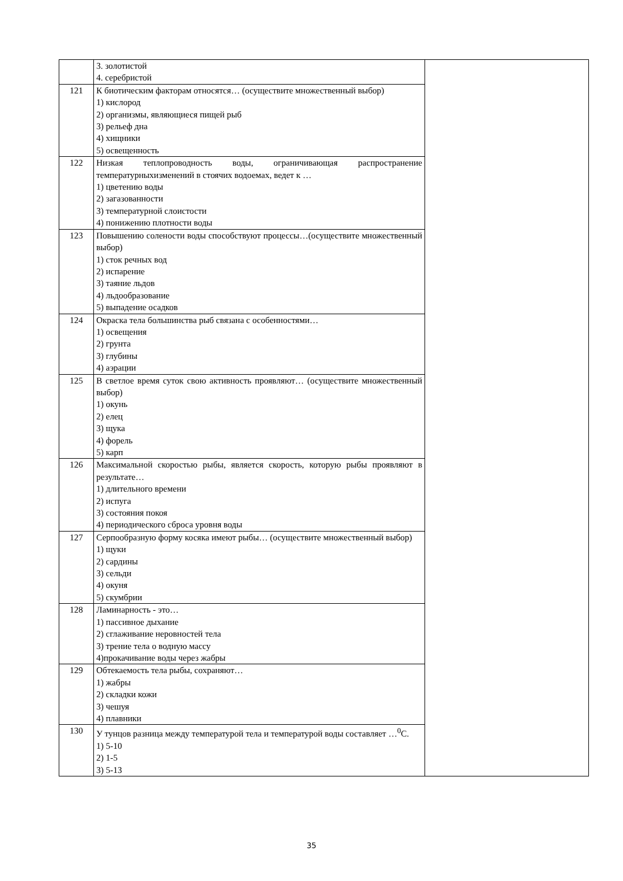| | 3. золотистой 4. серебристой | |
| 121 | К биотическим факторам относятся… (осуществите множественный выбор) 1) кислород 2) организмы, являющиеся пищей рыб 3) рельеф дна 4) хищники 5) освещенность | |
| 122 | Низкая теплопроводность воды, ограничивающая распространение температурныхизменений в стоячих водоемах, ведет к … 1) цветению воды 2) загазованности 3) температурной слоистости 4) понижению плотности воды | |
| 123 | Повышению солености воды способствуют процессы…(осуществите множественный выбор) 1) сток речных вод 2) испарение 3) таяние льдов 4) льдообразование 5) выпадение осадков | |
| 124 | Окраска тела большинства рыб связана с особенностями… 1) освещения 2) грунта 3) глубины 4) аэрации | |
| 125 | В светлое время суток свою активность проявляют… (осуществите множественный выбор) 1) окунь 2) елец 3) щука 4) форель 5) карп | |
| 126 | Максимальной скоростью рыбы, является скорость, которую рыбы проявляют в результате… 1) длительного времени 2) испуга 3) состояния покоя 4) периодического сброса уровня воды | |
| 127 | Серпообразную форму косяка имеют рыбы… (осуществите множественный выбор) 1) щуки 2) сардины 3) сельди 4) окуня 5) скумбрии | |
| 128 | Ламинарность - это… 1) пассивное дыхание 2) сглаживание неровностей тела 3) трение тела о водную массу 4)прокачивание воды через жабры | |
| 129 | Обтекаемость тела рыбы, сохраняют… 1) жабры 2) складки кожи 3) чешуя 4) плавники | |
| 130 | У тунцов разница между температурой тела и температурой воды составляет …<sup>0</sup>С. 1) 5-10 2) 1-5 3) 5-13 | |
35